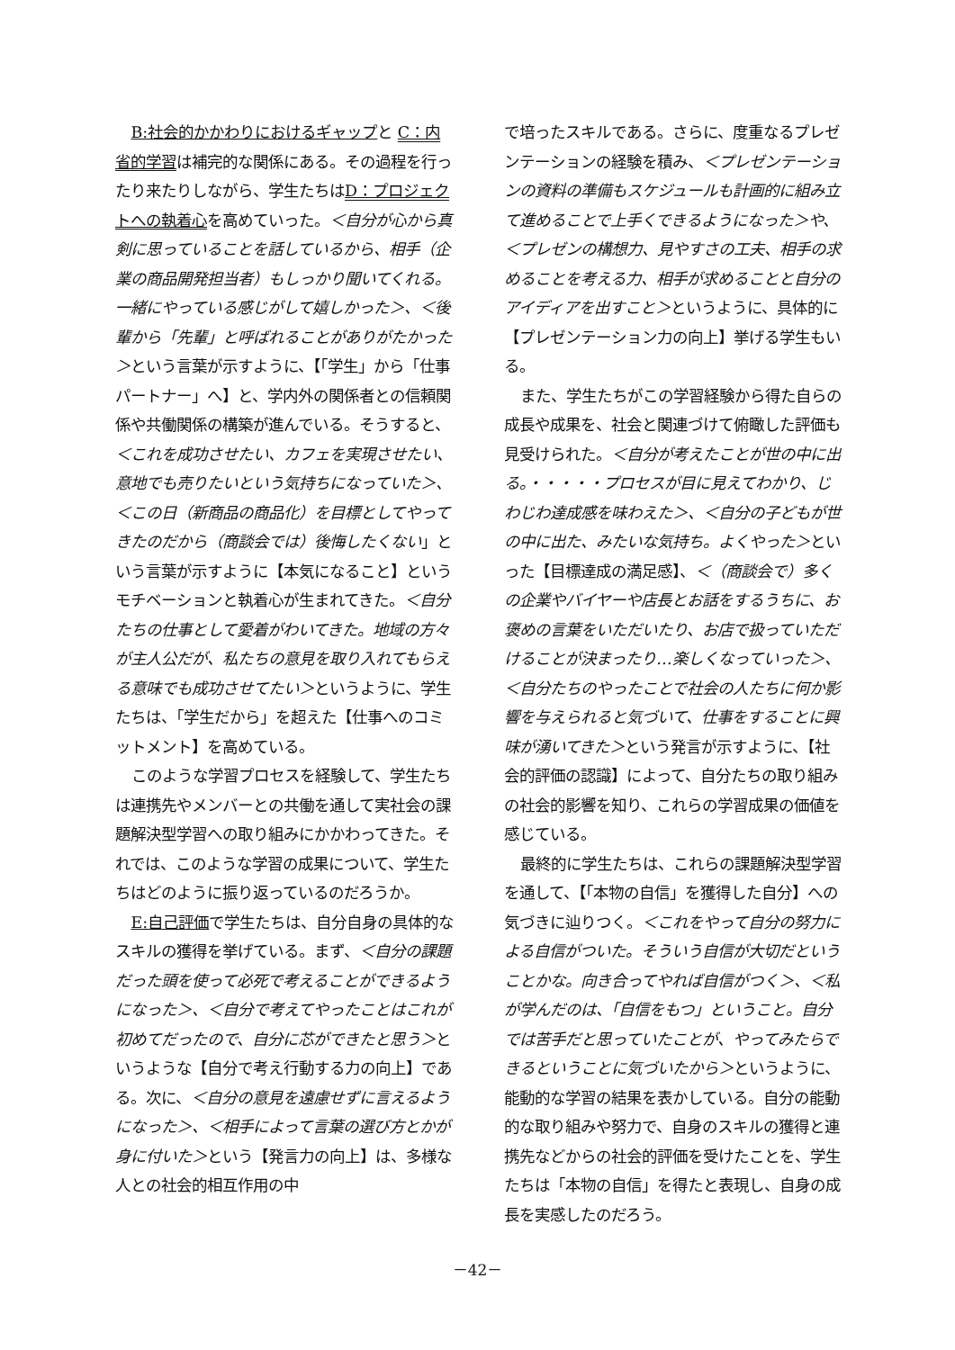B:社会的かかわりにおけるギャップと C：内省的学習は補完的な関係にある。その過程を行ったり来たりしながら、学生たちはD：プロジェクトへの執着心を高めていった。＜自分が心から真剣に思っていることを話しているから、相手（企業の商品開発担当者）もしっかり聞いてくれる。一緒にやっている感じがして嬉しかった＞、＜後輩から「先輩」と呼ばれることがありがたかった＞という言葉が示すように、【「学生」から「仕事パートナー」へ】と、学内外の関係者との信頼関係や共働関係の構築が進んでいる。そうすると、＜これを成功させたい、カフェを実現させたい、意地でも売りたいという気持ちになっていた＞、＜この日（新商品の商品化）を目標としてやってきたのだから（商談会では）後悔したくない」という言葉が示すように【本気になること】というモチベーションと執着心が生まれてきた。＜自分たちの仕事として愛着がわいてきた。地域の方々が主人公だが、私たちの意見を取り入れてもらえる意味でも成功させてたい＞というように、学生たちは、「学生だから」を超えた【仕事へのコミットメント】を高めている。
このような学習プロセスを経験して、学生たちは連携先やメンバーとの共働を通して実社会の課題解決型学習への取り組みにかかわってきた。それでは、このような学習の成果について、学生たちはどのように振り返っているのだろうか。
E:自己評価で学生たちは、自分自身の具体的なスキルの獲得を挙げている。まず、＜自分の課題だった頭を使って必死で考えることができるようになった＞、＜自分で考えてやったことはこれが初めてだったので、自分に芯ができたと思う＞というような【自分で考え行動する力の向上】である。次に、＜自分の意見を遠慮せずに言えるようになった＞、＜相手によって言葉の選び方とかが身に付いた＞という【発言力の向上】は、多様な人との社会的相互作用の中
で培ったスキルである。さらに、度重なるプレゼンテーションの経験を積み、＜プレゼンテーションの資料の準備もスケジュールも計画的に組み立て進めることで上手くできるようになった＞や、＜プレゼンの構想力、見やすさの工夫、相手の求めることを考える力、相手が求めることと自分のアイディアを出すこと＞というように、具体的に【プレゼンテーション力の向上】挙げる学生もいる。
また、学生たちがこの学習経験から得た自らの成長や成果を、社会と関連づけて俯瞰した評価も見受けられた。＜自分が考えたことが世の中に出る。・・・・・プロセスが目に見えてわかり、じわじわ達成感を味わえた＞、＜自分の子どもが世の中に出た、みたいな気持ち。よくやった＞といった【目標達成の満足感】、＜（商談会で）多くの企業やバイヤーや店長とお話をするうちに、お褒めの言葉をいただいたり、お店で扱っていただけることが決まったり…楽しくなっていった＞、＜自分たちのやったことで社会の人たちに何か影響を与えられると気づいて、仕事をすることに興味が湧いてきた＞という発言が示すように、【社会的評価の認識】によって、自分たちの取り組みの社会的影響を知り、これらの学習成果の価値を感じている。
最終的に学生たちは、これらの課題解決型学習を通して、【「本物の自信」を獲得した自分】への気づきに辿りつく。＜これをやって自分の努力による自信がついた。そういう自信が大切だということかな。向き合ってやれば自信がつく＞、＜私が学んだのは、「自信をもつ」ということ。自分では苦手だと思っていたことが、やってみたらできるということに気づいたから＞というように、能動的な学習の結果を表かしている。自分の能動的な取り組みや努力で、自身のスキルの獲得と連携先などからの社会的評価を受けたことを、学生たちは「本物の自信」を得たと表現し、自身の成長を実感したのだろう。
－42－